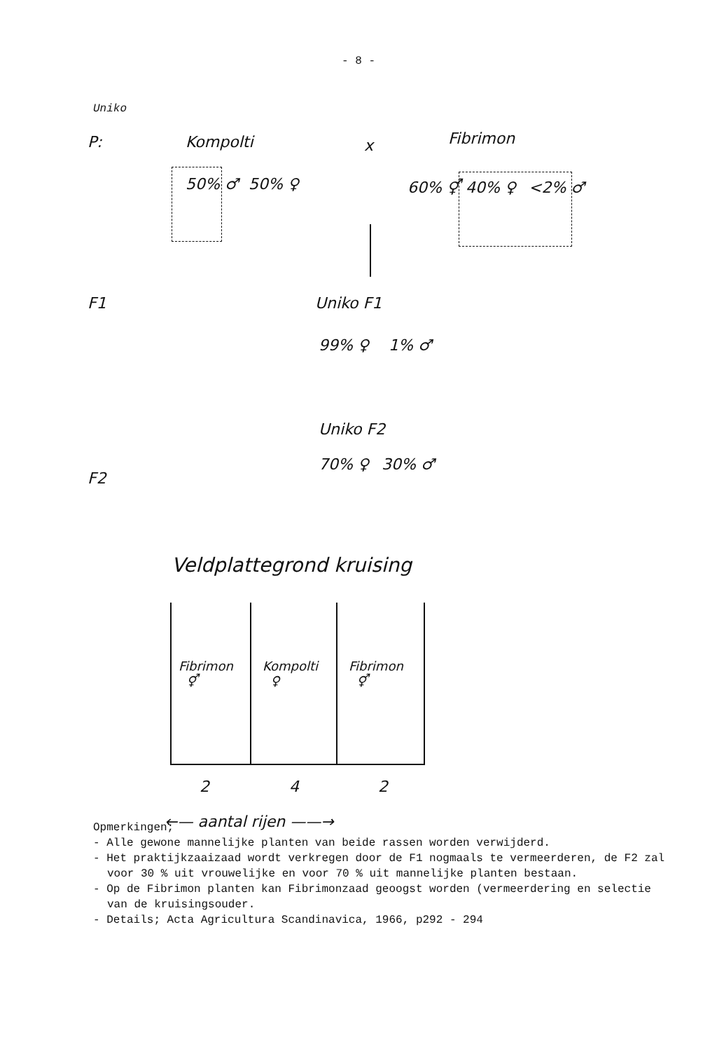- 8 -
Uniko
P: Kompolti x Fibrimon
50% ♂ 50% ♀ 60% ⚥ 40% ♀ <2% ♂
F1 Uniko F1
99% ♀ 1% ♂
Uniko F2
70% ♀ 30% ♂
F2
Veldplattegrond kruising
Fibrimon
⚥
Kompolti
♀
Fibrimon
⚥
2 4 2
←— aantal rijen ——→
Opmerkingen;
- Alle gewone mannelijke planten van beide rassen worden verwijderd.
- Het praktijkzaaizaad wordt verkregen door de F1 nogmaals te vermeerderen, de F2 zal voor 30 % uit vrouwelijke en voor 70 % uit mannelijke planten bestaan.
- Op de Fibrimon planten kan Fibrimonzaad geoogst worden (vermeerdering en selectie van de kruisingsouder.
- Details; Acta Agricultura Scandinavica, 1966, p292 - 294